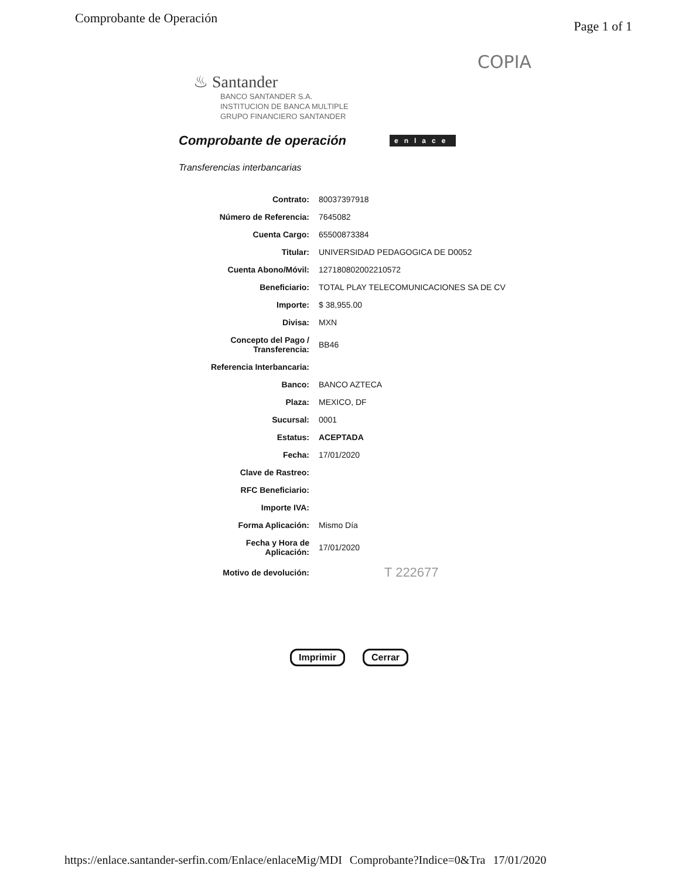Comprobante de Operación Page 1 of 1
COPIA
♨ Santander
BANCO SANTANDER S.A.
INSTITUCION DE BANCA MULTIPLE
GRUPO FINANCIERO SANTANDER
Comprobante de operación
enlace
Transferencias interbancarias
| Contrato: | 80037397918 |
| Número de Referencia: | 7645082 |
| Cuenta Cargo: | 65500873384 |
| Titular: | UNIVERSIDAD PEDAGOGICA DE D0052 |
| Cuenta Abono/Móvil: | 127180802002210572 |
| Beneficiario: | TOTAL PLAY TELECOMUNICACIONES SA DE CV |
| Importe: | $ 38,955.00 |
| Divisa: | MXN |
| Concepto del Pago / Transferencia: | BB46 |
| Referencia Interbancaria: | |
| Banco: | BANCO AZTECA |
| Plaza: | MEXICO, DF |
| Sucursal: | 0001 |
| Estatus: | ACEPTADA |
| Fecha: | 17/01/2020 |
| Clave de Rastreo: | |
| RFC Beneficiario: | |
| Importe IVA: | |
| Forma Aplicación: | Mismo Día |
| Fecha y Hora de Aplicación: | 17/01/2020 |
| Motivo de devolución: | T 222677 |
Imprimir Cerrar
https://enlace.santander-serfin.com/Enlace/enlaceMig/MDI Comprobante?Indice=0&Tra 17/01/2020